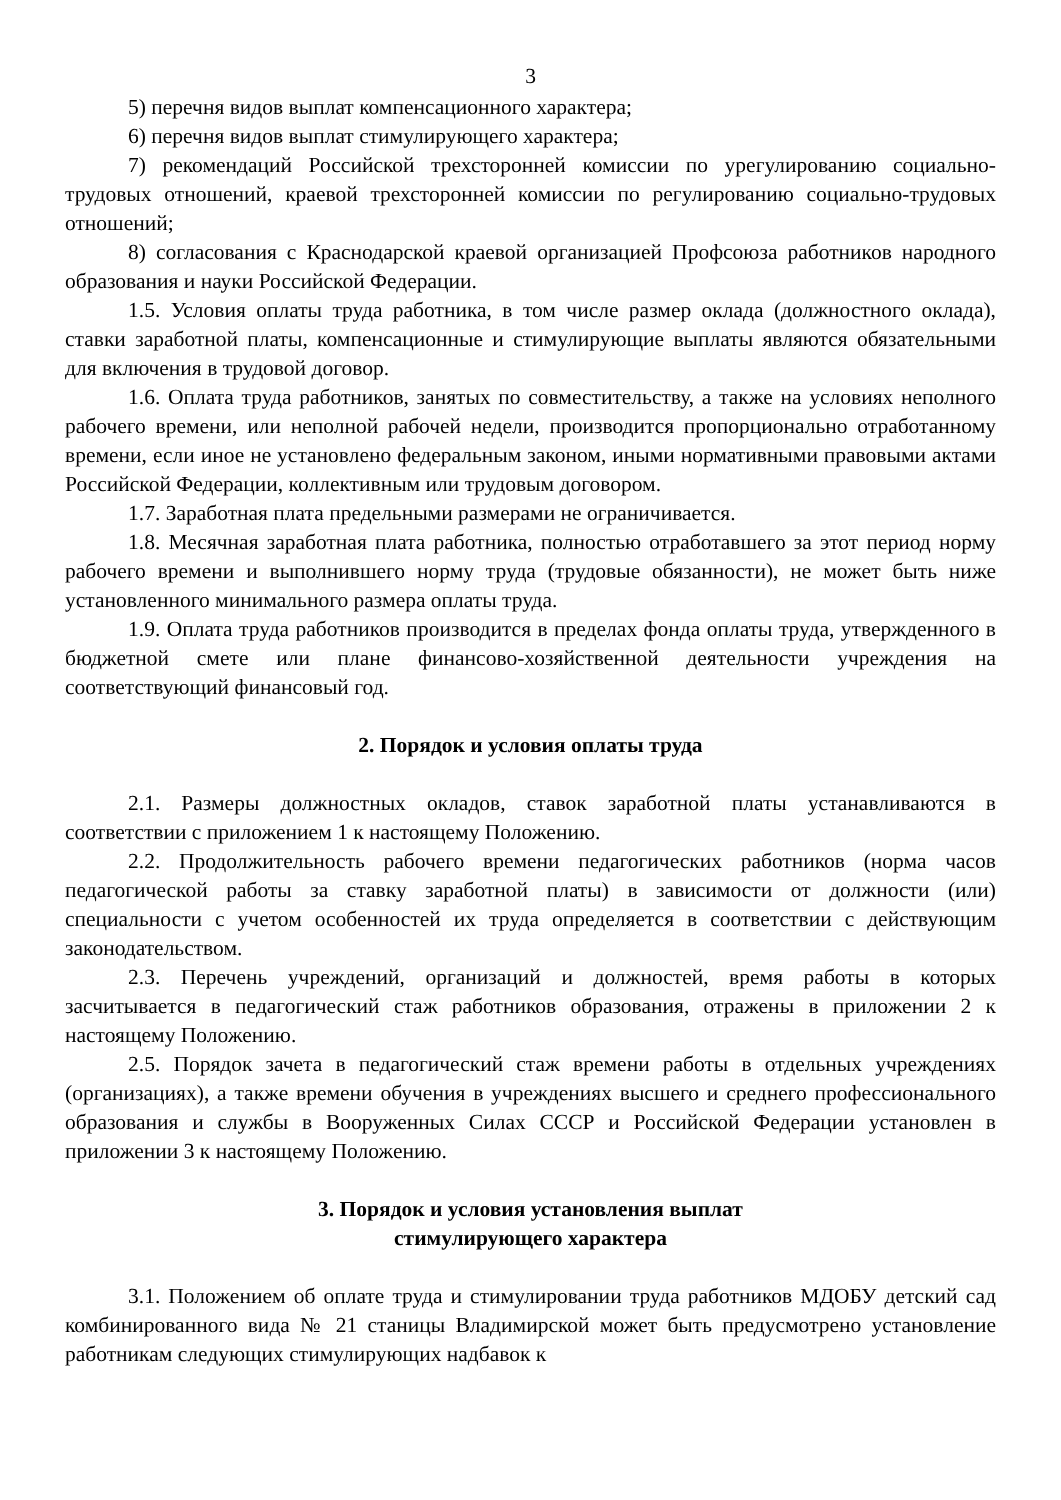3
5) перечня видов выплат компенсационного характера;
6) перечня видов выплат стимулирующего характера;
7) рекомендаций Российской трехсторонней комиссии по урегулированию социально-трудовых отношений, краевой трехсторонней комиссии по регулированию социально-трудовых отношений;
8) согласования с Краснодарской краевой организацией Профсоюза работников народного образования и науки Российской Федерации.
1.5. Условия оплаты труда работника, в том числе размер оклада (должностного оклада), ставки заработной платы, компенсационные и стимулирующие выплаты являются обязательными для включения в трудовой договор.
1.6. Оплата труда работников, занятых по совместительству, а также на условиях неполного рабочего времени, или неполной рабочей недели, производится пропорционально отработанному времени, если иное не установлено федеральным законом, иными нормативными правовыми актами Российской Федерации, коллективным или трудовым договором.
1.7. Заработная плата предельными размерами не ограничивается.
1.8. Месячная заработная плата работника, полностью отработавшего за этот период норму рабочего времени и выполнившего норму труда (трудовые обязанности), не может быть ниже установленного минимального размера оплаты труда.
1.9. Оплата труда работников производится в пределах фонда оплаты труда, утвержденного в бюджетной смете или плане финансово-хозяйственной деятельности учреждения на соответствующий финансовый год.
2. Порядок и условия оплаты труда
2.1. Размеры должностных окладов, ставок заработной платы устанавливаются в соответствии с приложением 1 к настоящему Положению.
2.2. Продолжительность рабочего времени педагогических работников (норма часов педагогической работы за ставку заработной платы) в зависимости от должности (или) специальности с учетом особенностей их труда определяется в соответствии с действующим законодательством.
2.3. Перечень учреждений, организаций и должностей, время работы в которых засчитывается в педагогический стаж работников образования, отражены в приложении 2 к настоящему Положению.
2.5. Порядок зачета в педагогический стаж времени работы в отдельных учреждениях (организациях), а также времени обучения в учреждениях высшего и среднего профессионального образования и службы в Вооруженных Силах СССР и Российской Федерации установлен в приложении 3 к настоящему Положению.
3. Порядок и условия установления выплат
стимулирующего характера
3.1. Положением об оплате труда и стимулировании труда работников МДОБУ детский сад комбинированного вида № 21 станицы Владимирской может быть предусмотрено установление работникам следующих стимулирующих надбавок к